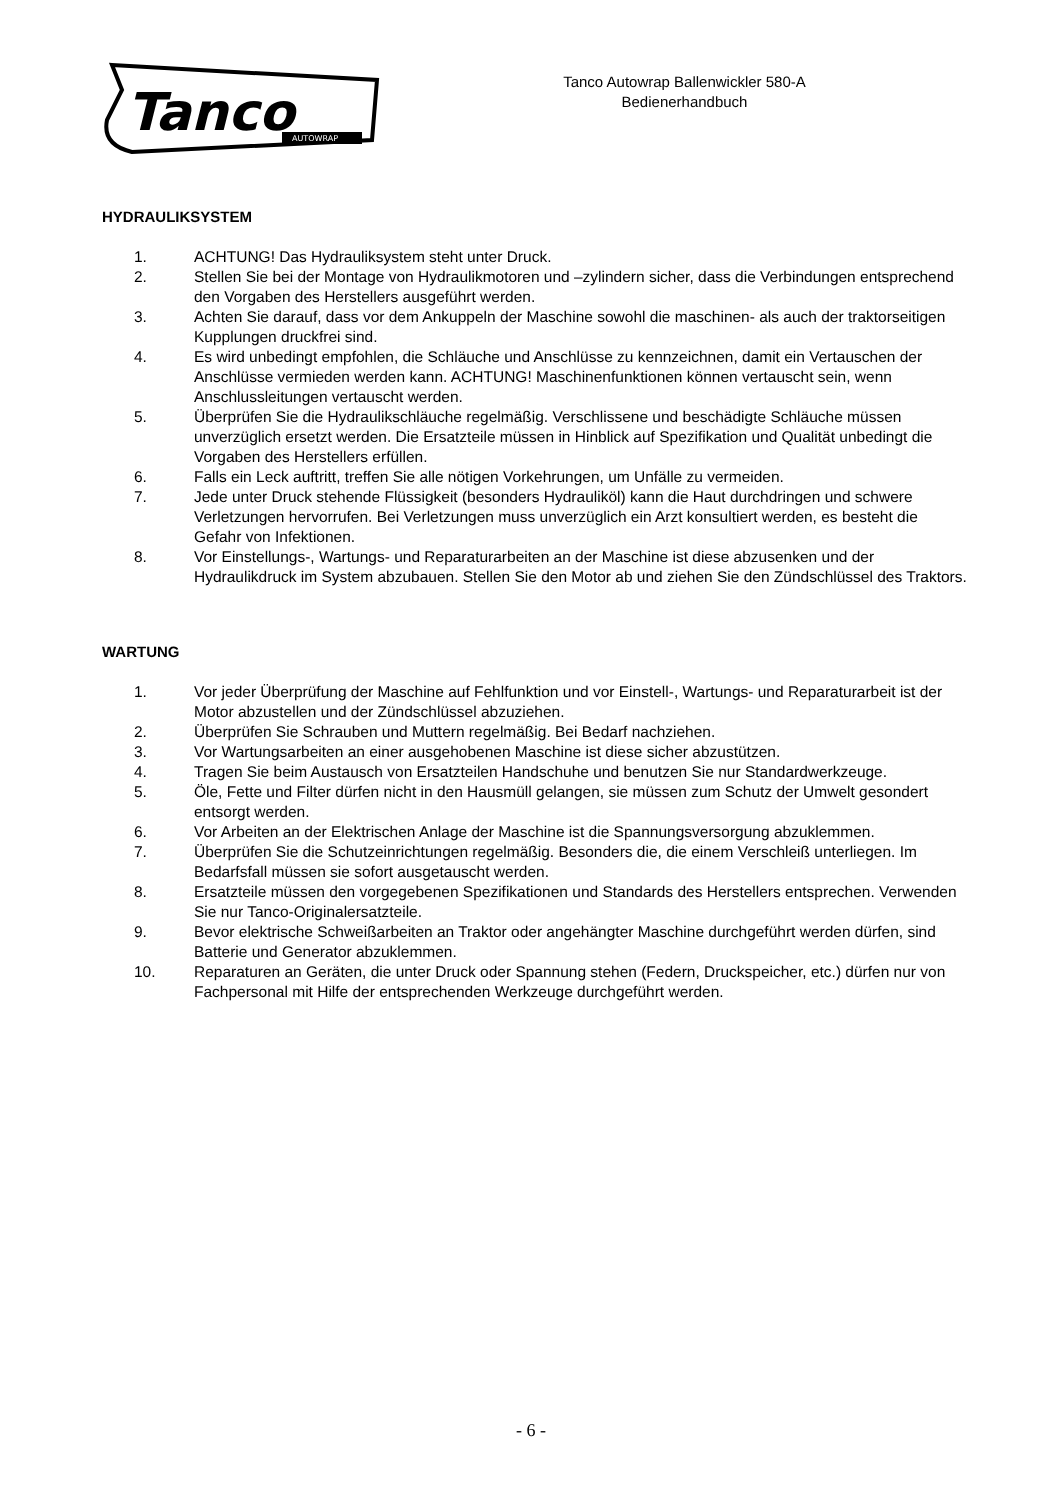Tanco
AUTOWRAP
Tanco Autowrap Ballenwickler 580-A
Bedienerhandbuch
HYDRAULIKSYSTEM
1. ACHTUNG! Das Hydrauliksystem steht unter Druck.
2. Stellen Sie bei der Montage von Hydraulikmotoren und –zylindern sicher, dass die Verbindungen entsprechend den Vorgaben des Herstellers ausgeführt werden.
3. Achten Sie darauf, dass vor dem Ankuppeln der Maschine sowohl die maschinen- als auch der traktorseitigen Kupplungen druckfrei sind.
4. Es wird unbedingt empfohlen, die Schläuche und Anschlüsse zu kennzeichnen, damit ein Vertauschen der Anschlüsse vermieden werden kann. ACHTUNG! Maschinenfunktionen können vertauscht sein, wenn Anschlussleitungen vertauscht werden.
5. Überprüfen Sie die Hydraulikschläuche regelmäßig. Verschlissene und beschädigte Schläuche müssen unverzüglich ersetzt werden. Die Ersatzteile müssen in Hinblick auf Spezifikation und Qualität unbedingt die Vorgaben des Herstellers erfüllen.
6. Falls ein Leck auftritt, treffen Sie alle nötigen Vorkehrungen, um Unfälle zu vermeiden.
7. Jede unter Druck stehende Flüssigkeit (besonders Hydrauliköl) kann die Haut durchdringen und schwere Verletzungen hervorrufen. Bei Verletzungen muss unverzüglich ein Arzt konsultiert werden, es besteht die Gefahr von Infektionen.
8. Vor Einstellungs-, Wartungs- und Reparaturarbeiten an der Maschine ist diese abzusenken und der Hydraulikdruck im System abzubauen. Stellen Sie den Motor ab und ziehen Sie den Zündschlüssel des Traktors.
WARTUNG
1. Vor jeder Überprüfung der Maschine auf Fehlfunktion und vor Einstell-, Wartungs- und Reparaturarbeit ist der Motor abzustellen und der Zündschlüssel abzuziehen.
2. Überprüfen Sie Schrauben und Muttern regelmäßig. Bei Bedarf nachziehen.
3. Vor Wartungsarbeiten an einer ausgehobenen Maschine ist diese sicher abzustützen.
4. Tragen Sie beim Austausch von Ersatzteilen Handschuhe und benutzen Sie nur Standardwerkzeuge.
5. Öle, Fette und Filter dürfen nicht in den Hausmüll gelangen, sie müssen zum Schutz der Umwelt gesondert entsorgt werden.
6. Vor Arbeiten an der Elektrischen Anlage der Maschine ist die Spannungsversorgung abzuklemmen.
7. Überprüfen Sie die Schutzeinrichtungen regelmäßig. Besonders die, die einem Verschleiß unterliegen. Im Bedarfsfall müssen sie sofort ausgetauscht werden.
8. Ersatzteile müssen den vorgegebenen Spezifikationen und Standards des Herstellers entsprechen. Verwenden Sie nur Tanco-Originalersatzteile.
9. Bevor elektrische Schweißarbeiten an Traktor oder angehängter Maschine durchgeführt werden dürfen, sind Batterie und Generator abzuklemmen.
10. Reparaturen an Geräten, die unter Druck oder Spannung stehen (Federn, Druckspeicher, etc.) dürfen nur von Fachpersonal mit Hilfe der entsprechenden Werkzeuge durchgeführt werden.
- 6 -